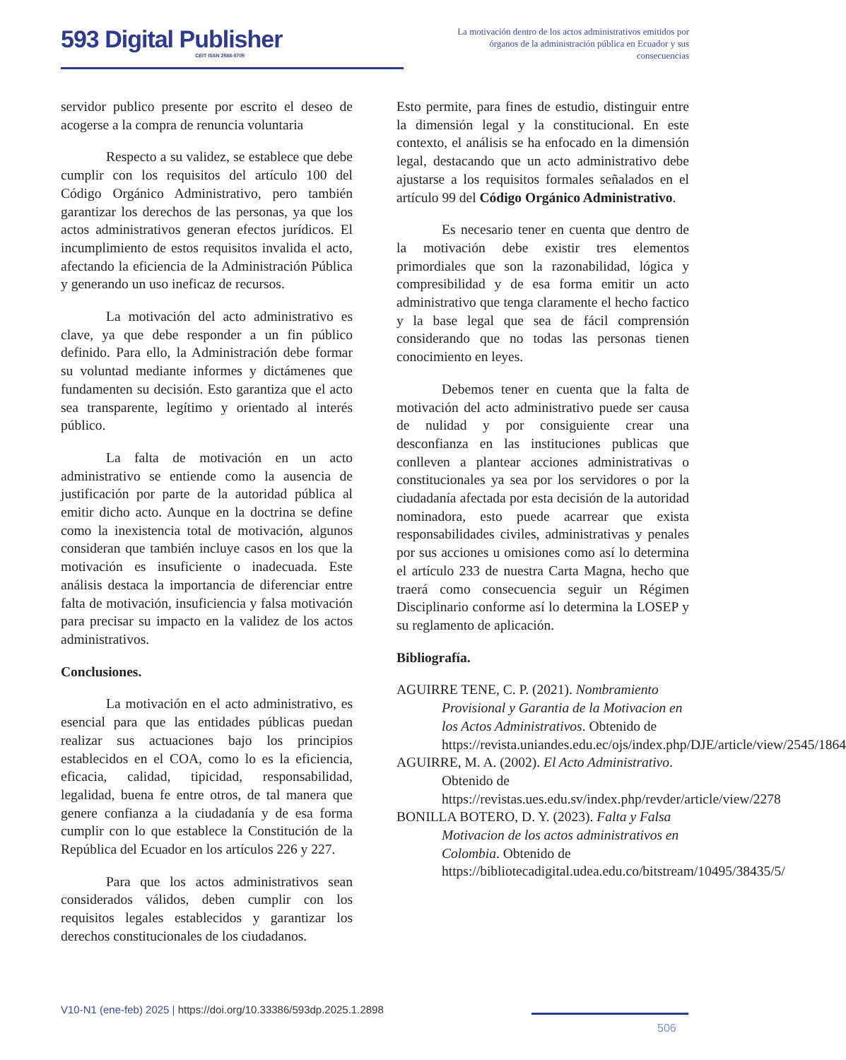593 Digital Publisher
CEIT ISSN 2588-0705
La motivación dentro de los actos administrativos emitidos por órganos de la administración pública en Ecuador y sus consecuencias
servidor publico presente por escrito el deseo de acogerse a la compra de renuncia voluntaria
Respecto a su validez, se establece que debe cumplir con los requisitos del artículo 100 del Código Orgánico Administrativo, pero también garantizar los derechos de las personas, ya que los actos administrativos generan efectos jurídicos. El incumplimiento de estos requisitos invalida el acto, afectando la eficiencia de la Administración Pública y generando un uso ineficaz de recursos.
La motivación del acto administrativo es clave, ya que debe responder a un fin público definido. Para ello, la Administración debe formar su voluntad mediante informes y dictámenes que fundamenten su decisión. Esto garantiza que el acto sea transparente, legítimo y orientado al interés público.
La falta de motivación en un acto administrativo se entiende como la ausencia de justificación por parte de la autoridad pública al emitir dicho acto. Aunque en la doctrina se define como la inexistencia total de motivación, algunos consideran que también incluye casos en los que la motivación es insuficiente o inadecuada. Este análisis destaca la importancia de diferenciar entre falta de motivación, insuficiencia y falsa motivación para precisar su impacto en la validez de los actos administrativos.
Conclusiones.
La motivación en el acto administrativo, es esencial para que las entidades públicas puedan realizar sus actuaciones bajo los principios establecidos en el COA, como lo es la eficiencia, eficacia, calidad, tipicidad, responsabilidad, legalidad, buena fe entre otros, de tal manera que genere confianza a la ciudadanía y de esa forma cumplir con lo que establece la Constitución de la República del Ecuador en los artículos 226 y 227.
Para que los actos administrativos sean considerados válidos, deben cumplir con los requisitos legales establecidos y garantizar los derechos constitucionales de los ciudadanos.
Esto permite, para fines de estudio, distinguir entre la dimensión legal y la constitucional. En este contexto, el análisis se ha enfocado en la dimensión legal, destacando que un acto administrativo debe ajustarse a los requisitos formales señalados en el artículo 99 del Código Orgánico Administrativo.
Es necesario tener en cuenta que dentro de la motivación debe existir tres elementos primordiales que son la razonabilidad, lógica y compresibilidad y de esa forma emitir un acto administrativo que tenga claramente el hecho factico y la base legal que sea de fácil comprensión considerando que no todas las personas tienen conocimiento en leyes.
Debemos tener en cuenta que la falta de motivación del acto administrativo puede ser causa de nulidad y por consiguiente crear una desconfianza en las instituciones publicas que conlleven a plantear acciones administrativas o constitucionales ya sea por los servidores o por la ciudadanía afectada por esta decisión de la autoridad nominadora, esto puede acarrear que exista responsabilidades civiles, administrativas y penales por sus acciones u omisiones como así lo determina el artículo 233 de nuestra Carta Magna, hecho que traerá como consecuencia seguir un Régimen Disciplinario conforme así lo determina la LOSEP y su reglamento de aplicación.
Bibliografía.
AGUIRRE TENE, C. P. (2021). Nombramiento Provisional y Garantia de la Motivacion en los Actos Administrativos. Obtenido de https://revista.uniandes.edu.ec/ojs/index.php/DJE/article/view/2545/1864
AGUIRRE, M. A. (2002). El Acto Administrativo. Obtenido de https://revistas.ues.edu.sv/index.php/revder/article/view/2278
BONILLA BOTERO, D. Y. (2023). Falta y Falsa Motivacion de los actos administrativos en Colombia. Obtenido de https://bibliotecadigital.udea.edu.co/bitstream/10495/38435/5/
V10-N1 (ene-feb) 2025 | https://doi.org/10.33386/593dp.2025.1.2898
506